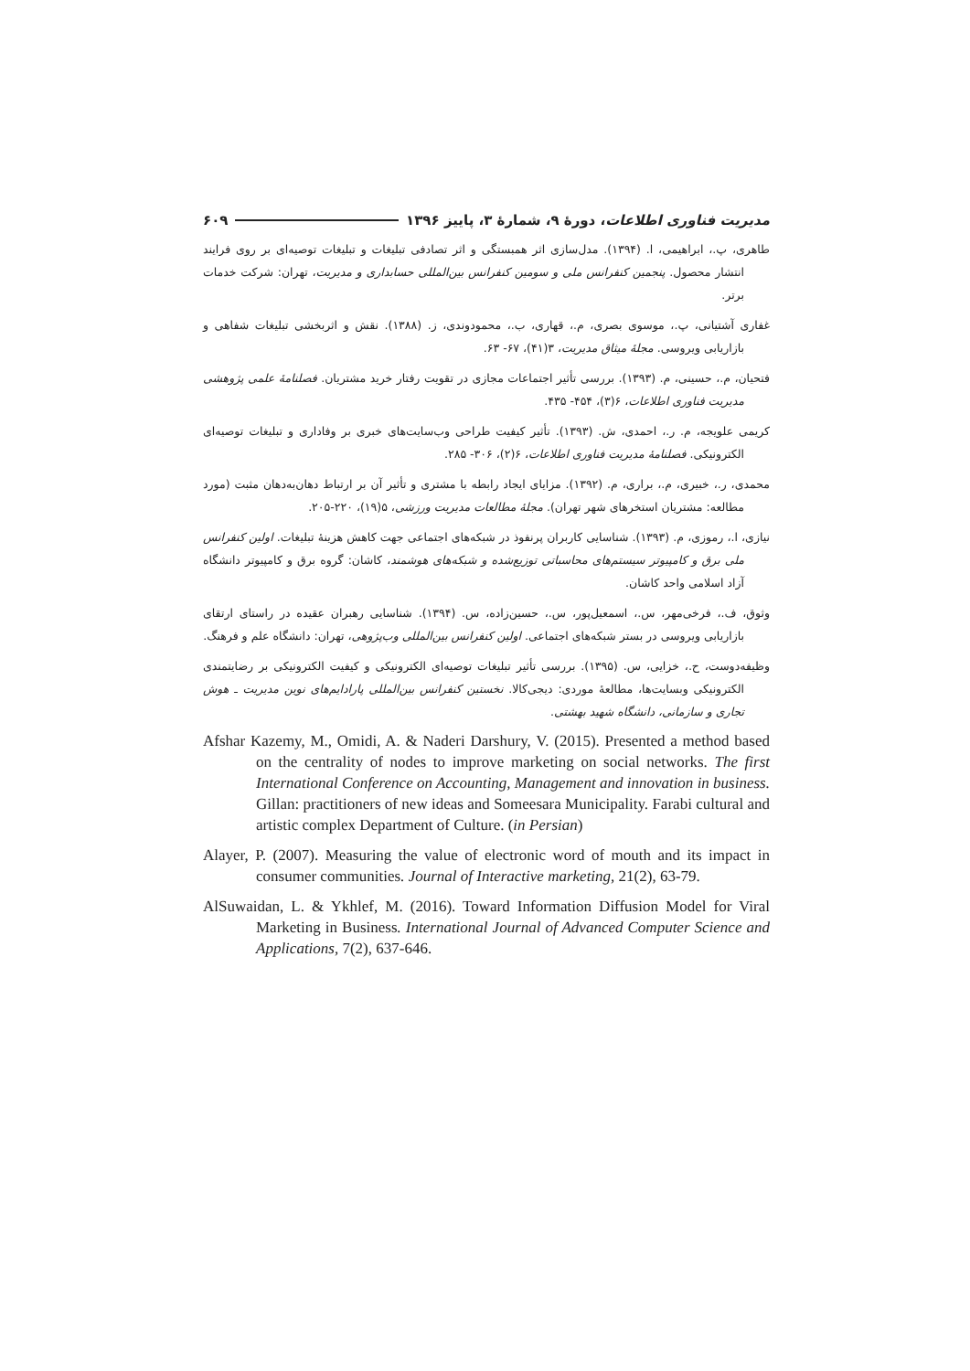مدیریت فناوری اطلاعات، دورهٔ ۹، شمارهٔ ۳، پاییز ۱۳۹۶ ۶۰۹
طاهری، پ.، ابراهیمی، ا. (۱۳۹۴). مدل‌سازی اثر همبستگی و اثر تصادفی تبلیغات و تبلیغات توصیه‌ای بر روی فرایند انتشار محصول. پنجمین کنفرانس ملی و سومین کنفرانس بین‌المللی حسابداری و مدیریت، تهران: شرکت خدمات برتر.
غفاری آشتیانی، پ.، موسوی بصری، م.، قهاری، ب.، محمودوندی، ز. (۱۳۸۸). نقش و اثربخشی تبلیغات شفاهی و بازاریابی ویروسی. مجلهٔ میثاق مدیریت، ۳(۴۱)، ۶۷- ۶۳.
فتحیان، م.، حسینی، م. (۱۳۹۳). بررسی تأثیر اجتماعات مجازی در تقویت رفتار خرید مشتریان. فصلنامهٔ علمی پژوهشی مدیریت فناوری اطلاعات، ۶(۳)، ۴۵۴- ۴۳۵.
کریمی علویجه، م. ر.، احمدی، ش. (۱۳۹۳). تأثیر کیفیت طراحی وب‌سایت‌های خبری بر وفاداری و تبلیغات توصیه‌ای الکترونیکی. فصلنامهٔ مدیریت فناوری اطلاعات، ۶(۲)، ۳۰۶- ۲۸۵.
محمدی، ر.، خبیری، م.، براری، م. (۱۳۹۲). مزایای ایجاد رابطه با مشتری و تأثیر آن بر ارتباط دهان‌به‌دهان مثبت (مورد مطالعه: مشتریان استخرهای شهر تهران). مجلهٔ مطالعات مدیریت ورزشی، ۵(۱۹)، ۲۲۰-۲۰۵.
نیازی، ا.، رموزی، م. (۱۳۹۳). شناسایی کاربران پرنفوذ در شبکه‌های اجتماعی جهت کاهش هزینهٔ تبلیغات. اولین کنفرانس ملی برق و کامپیوتر سیستم‌های محاسباتی توزیع‌شده و شبکه‌های هوشمند، کاشان: گروه برق و کامپیوتر دانشگاه آزاد اسلامی واحد کاشان.
وثوق، ف.، فرخی‌مهر، س.، اسمعیل‌پور، س.، حسین‌زاده، س. (۱۳۹۴). شناسایی رهبران عقیده در راستای ارتقای بازاریابی ویروسی در بستر شبکه‌های اجتماعی. اولین کنفرانس بین‌المللی وب‌پژوهی، تهران: دانشگاه علم و فرهنگ.
وظیفه‌دوست، ح.، خزایی، س. (۱۳۹۵). بررسی تأثیر تبلیغات توصیه‌ای الکترونیکی و کیفیت الکترونیکی بر رضایتمندی الکترونیکی وبسایت‌ها، مطالعهٔ موردی: دیجی‌کالا. نخستین کنفرانس بین‌المللی پارادایم‌های نوین مدیریت ـ هوش تجاری و سازمانی، دانشگاه شهید بهشتی.
Afshar Kazemy, M., Omidi, A. & Naderi Darshury, V. (2015). Presented a method based on the centrality of nodes to improve marketing on social networks. The first International Conference on Accounting, Management and innovation in business. Gillan: practitioners of new ideas and Someesara Municipality. Farabi cultural and artistic complex Department of Culture. (in Persian)
Alayer, P. (2007). Measuring the value of electronic word of mouth and its impact in consumer communities. Journal of Interactive marketing, 21(2), 63-79.
AlSuwaidan, L. & Ykhlef, M. (2016). Toward Information Diffusion Model for Viral Marketing in Business. International Journal of Advanced Computer Science and Applications, 7(2), 637-646.